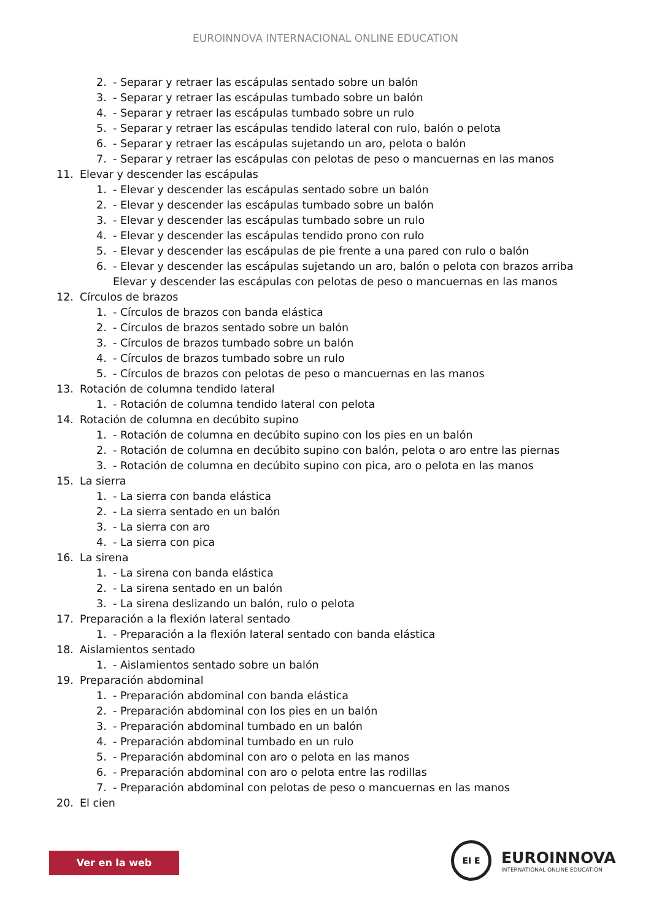EUROINNOVA INTERNACIONAL ONLINE EDUCATION
2. - Separar y retraer las escápulas sentado sobre un balón
3. - Separar y retraer las escápulas tumbado sobre un balón
4. - Separar y retraer las escápulas tumbado sobre un rulo
5. - Separar y retraer las escápulas tendido lateral con rulo, balón o pelota
6. - Separar y retraer las escápulas sujetando un aro, pelota o balón
7. - Separar y retraer las escápulas con pelotas de peso o mancuernas en las manos
11. Elevar y descender las escápulas
1. - Elevar y descender las escápulas sentado sobre un balón
2. - Elevar y descender las escápulas tumbado sobre un balón
3. - Elevar y descender las escápulas tumbado sobre un rulo
4. - Elevar y descender las escápulas tendido prono con rulo
5. - Elevar y descender las escápulas de pie frente a una pared con rulo o balón
6. - Elevar y descender las escápulas sujetando un aro, balón o pelota con brazos arriba
Elevar y descender las escápulas con pelotas de peso o mancuernas en las manos
12. Círculos de brazos
1. - Círculos de brazos con banda elástica
2. - Círculos de brazos sentado sobre un balón
3. - Círculos de brazos tumbado sobre un balón
4. - Círculos de brazos tumbado sobre un rulo
5. - Círculos de brazos con pelotas de peso o mancuernas en las manos
13. Rotación de columna tendido lateral
1. - Rotación de columna tendido lateral con pelota
14. Rotación de columna en decúbito supino
1. - Rotación de columna en decúbito supino con los pies en un balón
2. - Rotación de columna en decúbito supino con balón, pelota o aro entre las piernas
3. - Rotación de columna en decúbito supino con pica, aro o pelota en las manos
15. La sierra
1. - La sierra con banda elástica
2. - La sierra sentado en un balón
3. - La sierra con aro
4. - La sierra con pica
16. La sirena
1. - La sirena con banda elástica
2. - La sirena sentado en un balón
3. - La sirena deslizando un balón, rulo o pelota
17. Preparación a la flexión lateral sentado
1. - Preparación a la flexión lateral sentado con banda elástica
18. Aislamientos sentado
1. - Aislamientos sentado sobre un balón
19. Preparación abdominal
1. - Preparación abdominal con banda elástica
2. - Preparación abdominal con los pies en un balón
3. - Preparación abdominal tumbado en un balón
4. - Preparación abdominal tumbado en un rulo
5. - Preparación abdominal con aro o pelota en las manos
6. - Preparación abdominal con aro o pelota entre las rodillas
7. - Preparación abdominal con pelotas de peso o mancuernas en las manos
20. El cien
Ver en la web
EI E
EUROINNOVA
INTERNATIONAL ONLINE EDUCATION